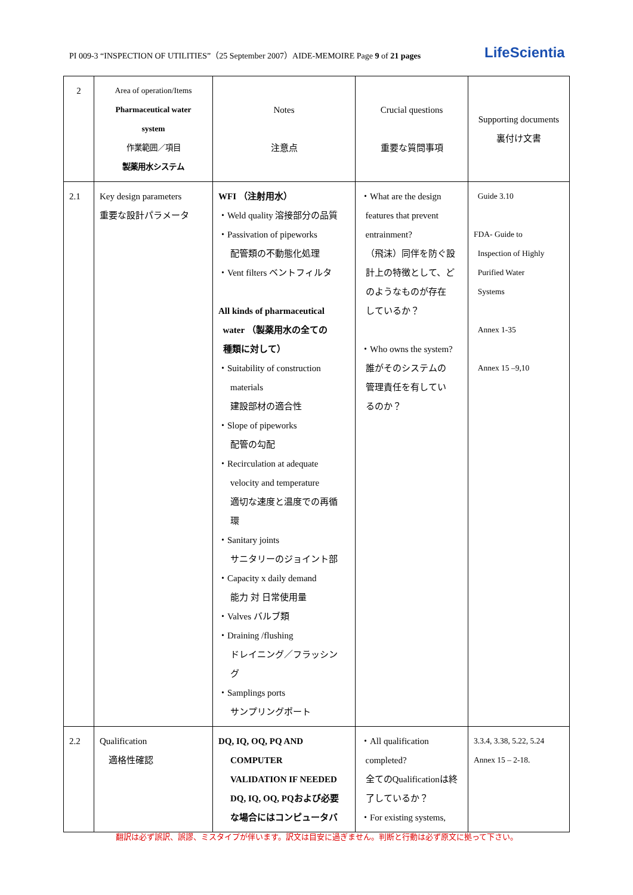PI 009-3 “INSPECTION OF UTILITIES”（25 September 2007）AIDE-MEMOIRE Page 9 of 21 pages LifeScientia
| 2 | Area of operation/Items Pharmaceutical water system 作業範囲／項目 製薬用水システム | Notes 注意点 | Crucial questions 重要な質問事項 | Supporting documents 裏付け文書 |
| 2.1 | Key design parameters 重要な設計パラメータ | WFI （注射用水） ・Weld quality 溶接部分の品質 ・Passivation of pipeworks 配管類の不動態化処理 ・Vent filters ベントフィルタ All kinds of pharmaceutical water （製薬用水の全ての 種類に対して） ・Suitability of construction materials 建設部材の適合性 ・Slope of pipeworks 配管の勾配 ・Recirculation at adequate velocity and temperature 適切な速度と温度での再循 環 ・Sanitary joints サニタリーのジョイント部 ・Capacity x daily demand 能力 対 日常使用量 ・Valves バルブ類 ・Draining /flushing ドレイニング／フラッシン グ ・Samplings ports サンプリングポート | ・What are the design features that prevent entrainment? （飛沫）同伴を防ぐ設 計上の特徴として、ど のようなものが存在 しているか？ ・Who owns the system? 誰がそのシステムの 管理責任を有してい るのか？ | Guide 3.10 FDA- Guide to Inspection of Highly Purified Water Systems Annex 1-35 Annex 15 –9,10 |
| 2.2 | Qualification 適格性確認 | DQ, IQ, OQ, PQ AND COMPUTER VALIDATION IF NEEDED DQ, IQ, OQ, PQおよび必要 な場合にはコンピュータバ | ・All qualification completed? 全てのQualificationは終 了しているか？ ・For existing systems, | 3.3.4, 3.38, 5.22, 5.24 Annex 15 – 2-18. |
翻訳は必ず誤訳、誤謬、ミスタイプが伴います。訳文は目安に過ぎません。判断と行動は必ず原文に拠って下さい。